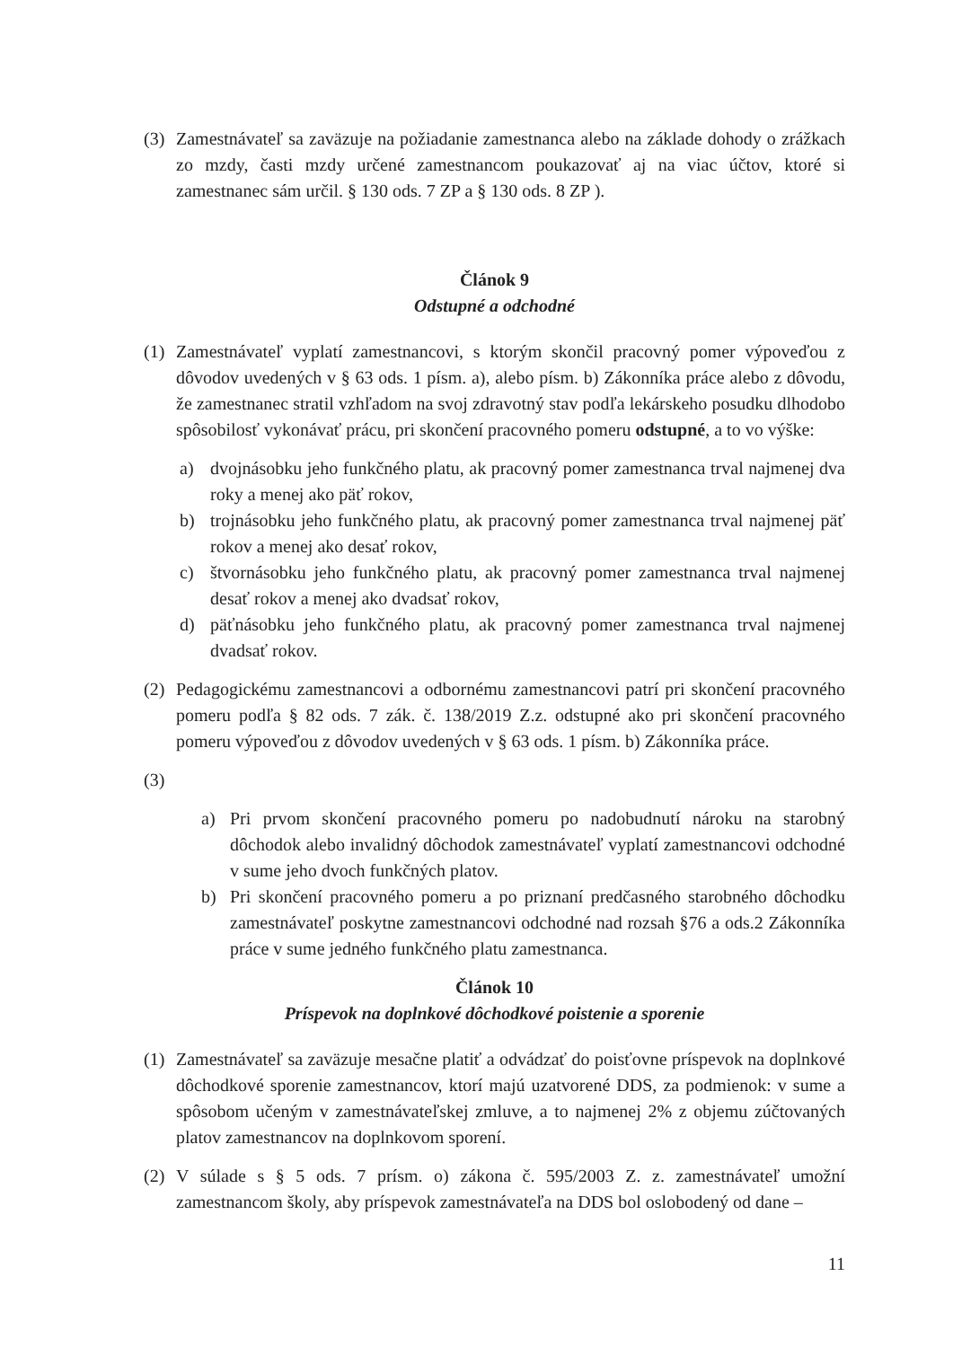(3) Zamestnávateľ sa zaväzuje na požiadanie zamestnanca alebo na základe dohody o zrážkach zo mzdy, časti mzdy určené zamestnancom poukazovať aj na viac účtov, ktoré si zamestnanec sám určil. § 130 ods. 7 ZP a § 130 ods. 8 ZP ).
Článok 9
Odstupné a odchodné
(1) Zamestnávateľ vyplatí zamestnancovi, s ktorým skončil pracovný pomer výpoveďou z dôvodov uvedených v § 63 ods. 1 písm. a), alebo písm. b) Zákonníka práce alebo z dôvodu, že zamestnanec stratil vzhľadom na svoj zdravotný stav podľa lekárskeho posudku dlhodobo spôsobilosť vykonávať prácu, pri skončení pracovného pomeru odstupné, a to vo výške:
a) dvojnásobku jeho funkčného platu, ak pracovný pomer zamestnanca trval najmenej dva roky a menej ako päť rokov,
b) trojnásobku jeho funkčného platu, ak pracovný pomer zamestnanca trval najmenej päť rokov a menej ako desať rokov,
c) štvornásobku jeho funkčného platu, ak pracovný pomer zamestnanca trval najmenej desať rokov a menej ako dvadsať rokov,
d) päťnásobku jeho funkčného platu, ak pracovný pomer zamestnanca trval najmenej dvadsať rokov.
(2) Pedagogickému zamestnancovi a odbornému zamestnancovi patrí pri skončení pracovného pomeru podľa § 82 ods. 7 zák. č. 138/2019 Z.z. odstupné ako pri skončení pracovného pomeru výpoveďou z dôvodov uvedených v § 63 ods. 1 písm. b) Zákonníka práce.
(3)
a) Pri prvom skončení pracovného pomeru po nadobudnutí nároku na starobný dôchodok alebo invalidný dôchodok zamestnávateľ vyplatí zamestnancovi odchodné v sume jeho dvoch funkčných platov.
b) Pri skončení pracovného pomeru a po priznaní predčasného starobného dôchodku zamestnávateľ poskytne zamestnancovi odchodné nad rozsah §76 a ods.2 Zákonníka práce v sume jedného funkčného platu zamestnanca.
Článok 10
Príspevok na doplnkové dôchodkové poistenie a sporenie
(1) Zamestnávateľ sa zaväzuje mesačne platiť a odvádzať do poisťovne príspevok na doplnkové dôchodkové sporenie zamestnancov, ktorí majú uzatvorené DDS, za podmienok: v sume a spôsobom učeným v zamestnávateľskej zmluve, a to najmenej 2% z objemu zúčtovaných platov zamestnancov na doplnkovom sporení.
(2) V súlade s § 5 ods. 7 prísm. o) zákona č. 595/2003 Z. z. zamestnávateľ umožní zamestnancom školy, aby príspevok zamestnávateľa na DDS bol oslobodený od dane –
11